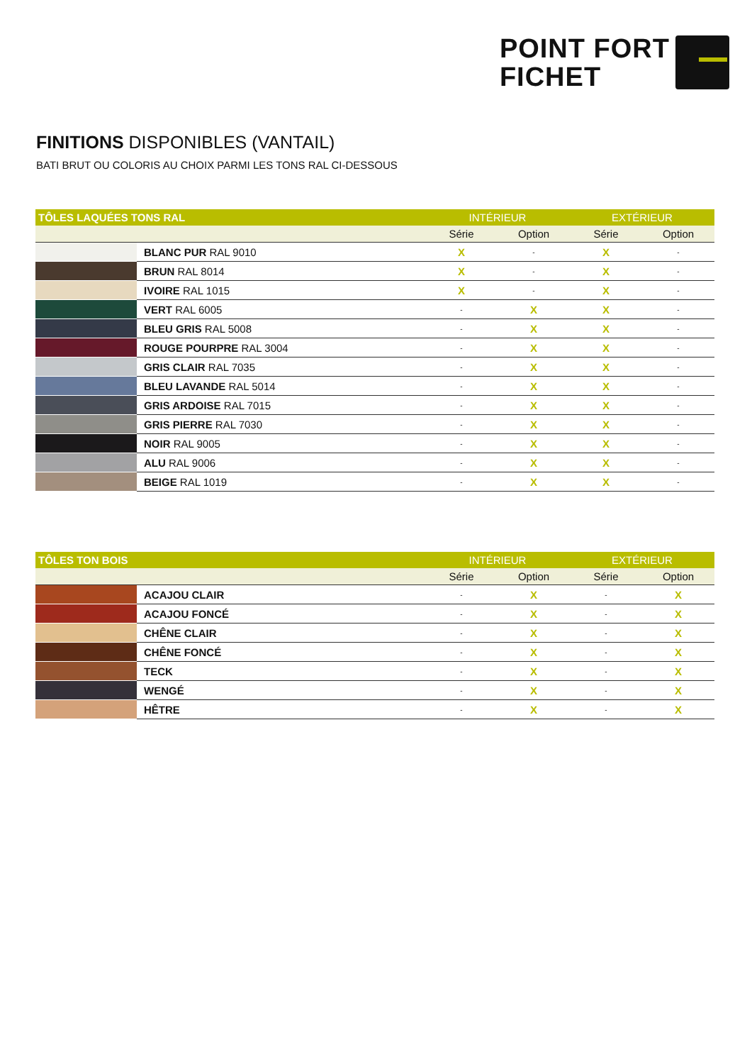POINT FORT
FICHET
FINITIONS DISPONIBLES (VANTAIL)
BATI BRUT OU COLORIS AU CHOIX PARMI LES TONS RAL CI-DESSOUS
| TÔLES LAQUÉES TONS RAL | | INTÉRIEUR | | EXTÉRIEUR | |
| --- | --- | --- | --- | --- | --- |
| | | Série | Option | Série | Option |
| | BLANC PUR RAL 9010 | X | - | X | - |
| | BRUN RAL 8014 | X | - | X | - |
| | IVOIRE RAL 1015 | X | - | X | - |
| | VERT RAL 6005 | - | X | X | - |
| | BLEU GRIS RAL 5008 | - | X | X | - |
| | ROUGE POURPRE RAL 3004 | - | X | X | - |
| | GRIS CLAIR RAL 7035 | - | X | X | - |
| | BLEU LAVANDE RAL 5014 | - | X | X | - |
| | GRIS ARDOISE RAL 7015 | - | X | X | - |
| | GRIS PIERRE RAL 7030 | - | X | X | - |
| | NOIR RAL 9005 | - | X | X | - |
| | ALU RAL 9006 | - | X | X | - |
| | BEIGE RAL 1019 | - | X | X | - |
| TÔLES TON BOIS | | INTÉRIEUR | | EXTÉRIEUR | |
| --- | --- | --- | --- | --- | --- |
| | | Série | Option | Série | Option |
| | ACAJOU CLAIR | - | X | - | X |
| | ACAJOU FONCÉ | - | X | - | X |
| | CHÊNE CLAIR | - | X | - | X |
| | CHÊNE FONCÉ | - | X | - | X |
| | TECK | - | X | - | X |
| | WENGÉ | - | X | - | X |
| | HÊTRE | - | X | - | X |